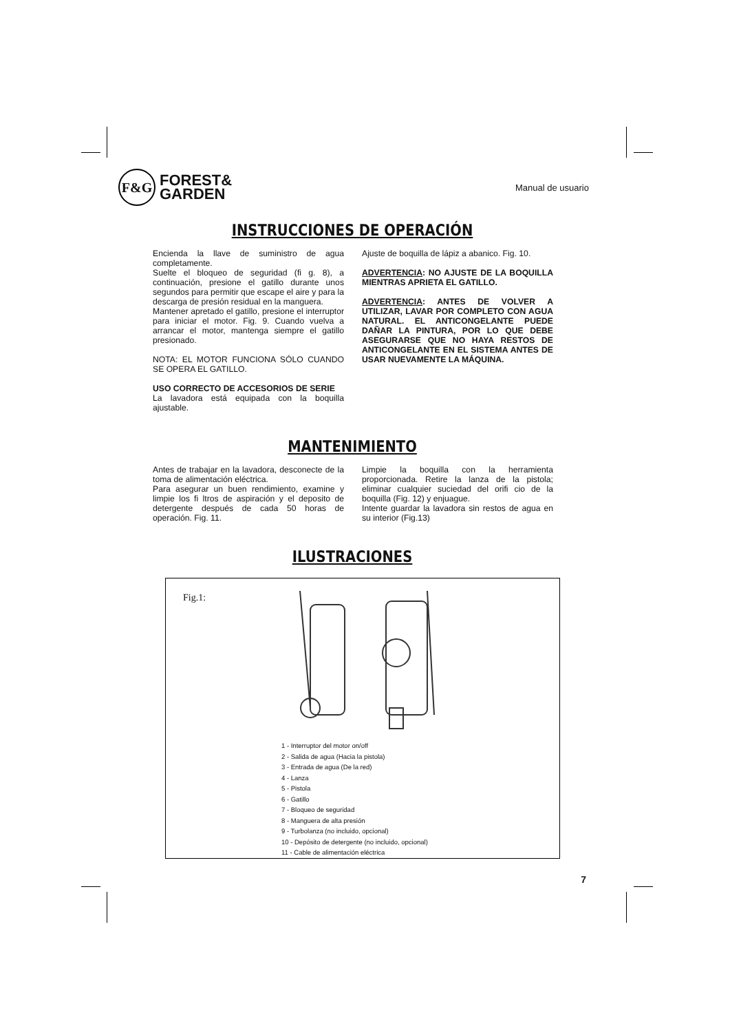F&G
FOREST&
GARDEN
Manual de usuario
INSTRUCCIONES DE OPERACIÓN
Encienda la llave de suministro de agua completamente.
Suelte el bloqueo de seguridad (fi g. 8), a continuación, presione el gatillo durante unos segundos para permitir que escape el aire y para la descarga de presión residual en la manguera.
Mantener apretado el gatillo, presione el interruptor para iniciar el motor. Fig. 9. Cuando vuelva a arrancar el motor, mantenga siempre el gatillo presionado.
NOTA: EL MOTOR FUNCIONA SÓLO CUANDO SE OPERA EL GATILLO.
USO CORRECTO DE ACCESORIOS DE SERIE
La lavadora está equipada con la boquilla ajustable.
Ajuste de boquilla de lápiz a abanico. Fig. 10.
ADVERTENCIA: NO AJUSTE DE LA BOQUILLA MIENTRAS APRIETA EL GATILLO.
ADVERTENCIA: ANTES DE VOLVER A UTILIZAR, LAVAR POR COMPLETO CON AGUA NATURAL. EL ANTICONGELANTE PUEDE DAÑAR LA PINTURA, POR LO QUE DEBE ASEGURARSE QUE NO HAYA RESTOS DE ANTICONGELANTE EN EL SISTEMA ANTES DE USAR NUEVAMENTE LA MÁQUINA.
MANTENIMIENTO
Antes de trabajar en la lavadora, desconecte de la toma de alimentación eléctrica.
Para asegurar un buen rendimiento, examine y limpie los fi ltros de aspiración y el deposito de detergente después de cada 50 horas de operación. Fig. 11.
Limpie la boquilla con la herramienta proporcionada. Retire la lanza de la pistola; eliminar cualquier suciedad del orifi cio de la boquilla (Fig. 12) y enjuague.
Intente guardar la lavadora sin restos de agua en su interior (Fig.13)
ILUSTRACIONES
Fig.1:
1 - Interruptor del motor on/off
2 - Salida de agua (Hacia la pistola)
3 - Entrada de agua (De la red)
4 - Lanza
5 - Pistola
6 - Gatillo
7 - Bloqueo de seguridad
8 - Manguera de alta presión
9 - Turbolanza (no incluido, opcional)
10 - Depósito de detergente (no incluido, opcional)
11 - Cable de alimentación eléctrica
7